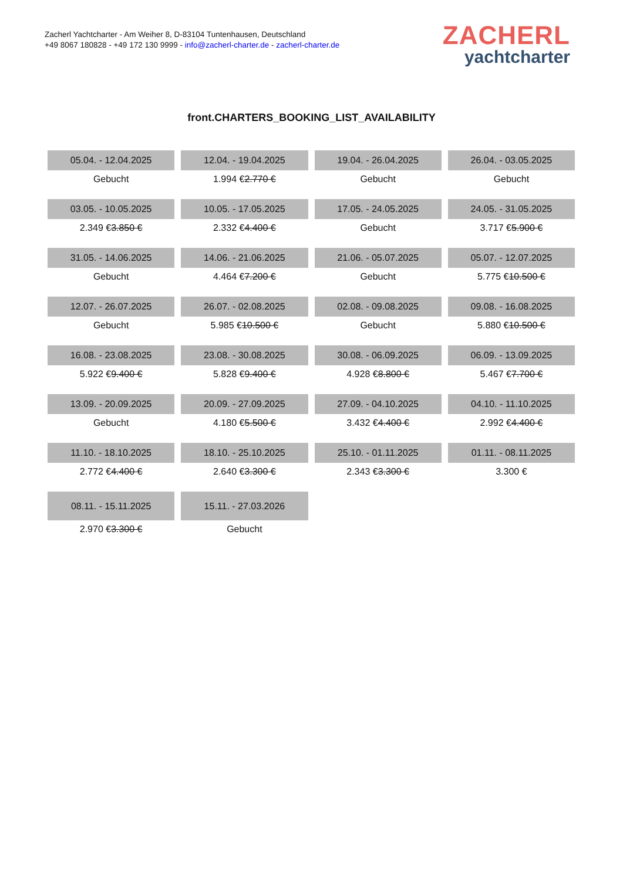Zacherl Yachtcharter - Am Weiher 8, D-83104 Tuntenhausen, Deutschland
+49 8067 180828 - +49 172 130 9999 - info@zacherl-charter.de - zacherl-charter.de
ZACHERL
yachtcharter
front.CHARTERS_BOOKING_LIST_AVAILABILITY
| 05.04. - 12.04.2025 | 12.04. - 19.04.2025 | 19.04. - 26.04.2025 | 26.04. - 03.05.2025 |
| --- | --- | --- | --- |
| Gebucht | 1.994 € 2.770 € | Gebucht | Gebucht |
| 03.05. - 10.05.2025 | 10.05. - 17.05.2025 | 17.05. - 24.05.2025 | 24.05. - 31.05.2025 |
| 2.349 € 3.850 € | 2.332 € 4.400 € | Gebucht | 3.717 € 5.900 € |
| 31.05. - 14.06.2025 | 14.06. - 21.06.2025 | 21.06. - 05.07.2025 | 05.07. - 12.07.2025 |
| Gebucht | 4.464 € 7.200 € | Gebucht | 5.775 € 10.500 € |
| 12.07. - 26.07.2025 | 26.07. - 02.08.2025 | 02.08. - 09.08.2025 | 09.08. - 16.08.2025 |
| Gebucht | 5.985 € 10.500 € | Gebucht | 5.880 € 10.500 € |
| 16.08. - 23.08.2025 | 23.08. - 30.08.2025 | 30.08. - 06.09.2025 | 06.09. - 13.09.2025 |
| 5.922 € 9.400 € | 5.828 € 9.400 € | 4.928 € 8.800 € | 5.467 € 7.700 € |
| 13.09. - 20.09.2025 | 20.09. - 27.09.2025 | 27.09. - 04.10.2025 | 04.10. - 11.10.2025 |
| Gebucht | 4.180 € 5.500 € | 3.432 € 4.400 € | 2.992 € 4.400 € |
| 11.10. - 18.10.2025 | 18.10. - 25.10.2025 | 25.10. - 01.11.2025 | 01.11. - 08.11.2025 |
| 2.772 € 4.400 € | 2.640 € 3.300 € | 2.343 € 3.300 € | 3.300 € |
| 08.11. - 15.11.2025 | 15.11. - 27.03.2026 | | |
| 2.970 € 3.300 € | Gebucht | | |